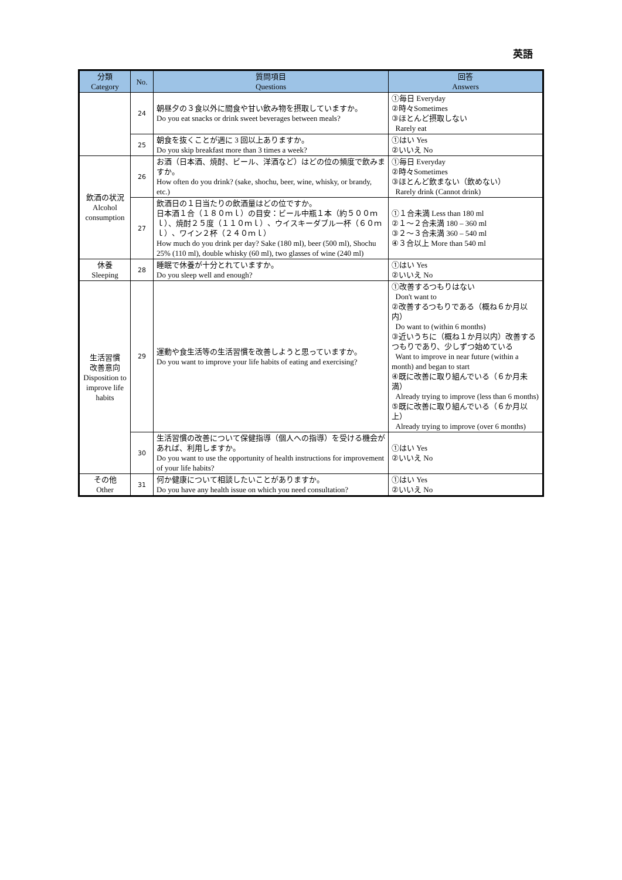英語
| 分類 Category | No. | 質問項目 Questions | 回答 Answers |
| --- | --- | --- | --- |
| | 24 | 朝昼夕の３食以外に間食や甘い飲み物を摂取していますか。 Do you eat snacks or drink sweet beverages between meals? | ①毎日 Everyday ②時々Sometimes ③ほとんど摂取しない Rarely eat |
| | 25 | 朝食を抜くことが週に 3 回以上ありますか。 Do you skip breakfast more than 3 times a week? | ①はい Yes ②いいえ No |
| 飲酒の状況 Alcohol consumption | 26 | お酒（日本酒、焼酎、ビール、洋酒など）はどの位の頻度で飲みますか。 How often do you drink? (sake, shochu, beer, wine, whisky, or brandy, etc.) | ①毎日 Everyday ②時々Sometimes ③ほとんど飲まない（飲めない） Rarely drink (Cannot drink) |
| | 27 | 飲酒日の１日当たりの飲酒量はどの位ですか。 日本酒１合（１８０ｍｌ）の目安：ビール中瓶１本（約５００ｍｌ）、焼酎２５度（１１０ｍｌ）、ウイスキーダブル一杯（６０ｍｌ）、ワイン２杯（２４０ｍｌ） How much do you drink per day? Sake (180 ml), beer (500 ml), Shochu 25% (110 ml), double whisky (60 ml), two glasses of wine (240 ml) | ①１合未満 Less than 180 ml ②１～２合未満 180 – 360 ml ③２～３合未満 360 – 540 ml ④３合以上 More than 540 ml |
| 休養 Sleeping | 28 | 睡眠で休養が十分とれていますか。 Do you sleep well and enough? | ①はい Yes ②いいえ No |
| 生活習慣 改善意向 Disposition to improve life habits | 29 | 運動や食生活等の生活習慣を改善しようと思っていますか。 Do you want to improve your life habits of eating and exercising? | ①改善するつもりはない Don't want to ②改善するつもりである（概ね６か月以内） Do want to (within 6 months) ③近いうちに（概ね１か月以内）改善するつもりであり、少しずつ始めている Want to improve in near future (within a month) and began to start ④既に改善に取り組んでいる（６か月未満） Already trying to improve (less than 6 months) ⑤既に改善に取り組んでいる（６か月以上） Already trying to improve (over 6 months) |
| | 30 | 生活習慣の改善について保健指導（個人への指導）を受ける機会があれば、利用しますか。 Do you want to use the opportunity of health instructions for improvement of your life habits? | ①はい Yes ②いいえ No |
| その他 Other | 31 | 何か健康について相談したいことがありますか。 Do you have any health issue on which you need consultation? | ①はい Yes ②いいえ No |